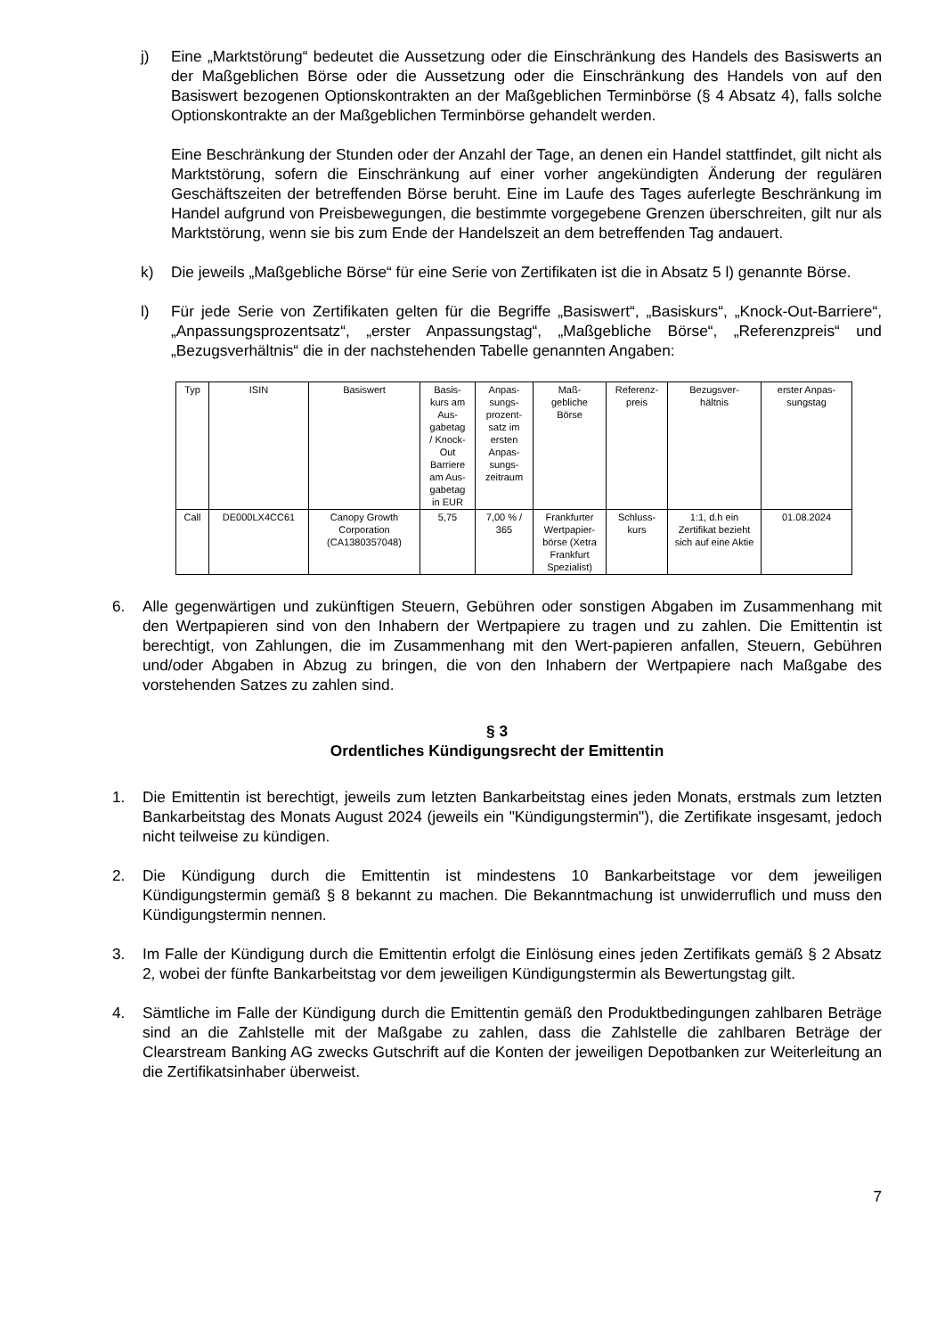j) Eine „Marktstörung“ bedeutet die Aussetzung oder die Einschränkung des Handels des Basiswerts an der Maßgeblichen Börse oder die Aussetzung oder die Einschränkung des Handels von auf den Basiswert bezogenen Optionskontrakten an der Maßgeblichen Terminbörse (§ 4 Absatz 4), falls solche Optionskontrakte an der Maßgeblichen Terminbörse gehandelt werden.
Eine Beschränkung der Stunden oder der Anzahl der Tage, an denen ein Handel stattfindet, gilt nicht als Marktstörung, sofern die Einschränkung auf einer vorher angekündigten Änderung der regulären Geschäftszeiten der betreffenden Börse beruht. Eine im Laufe des Tages auferlegte Beschränkung im Handel aufgrund von Preisbewegungen, die bestimmte vorgegebene Grenzen überschreiten, gilt nur als Marktstörung, wenn sie bis zum Ende der Handelszeit an dem betreffenden Tag andauert.
k) Die jeweils „Maßgebliche Börse“ für eine Serie von Zertifikaten ist die in Absatz 5 l) genannte Börse.
l) Für jede Serie von Zertifikaten gelten für die Begriffe „Basiswert“, „Basiskurs“, „Knock-Out-Barriere“, „Anpassungsprozentsatz“, „erster Anpassungstag“, „Maßgebliche Börse“, „Referenzpreis“ und „Bezugsverhältnis“ die in der nachstehenden Tabelle genannten Angaben:
| Typ | ISIN | Basiswert | Basis- kurs am Aus- gabetag / Knock- Out Barriere am Aus- gabetag in EUR | Anpas- sungs- prozent- satz im ersten Anpas- sungs- zeitraum | Maß- gebliche Börse | Referenz- preis | Bezugsver- hältnis | erster Anpas- sungstag |
| Call | DE000LX4CC61 | Canopy Growth Corporation (CA1380357048) | 5,75 | 7,00 % / 365 | Frankfurter Wertpapier-börse (Xetra Frankfurt Spezialist) | Schluss-kurs | 1:1, d.h ein Zertifikat bezieht sich auf eine Aktie | 01.08.2024 |
6. Alle gegenwärtigen und zukünftigen Steuern, Gebühren oder sonstigen Abgaben im Zusammenhang mit den Wertpapieren sind von den Inhabern der Wertpapiere zu tragen und zu zahlen. Die Emittentin ist berechtigt, von Zahlungen, die im Zusammenhang mit den Wert-papieren anfallen, Steuern, Gebühren und/oder Abgaben in Abzug zu bringen, die von den Inhabern der Wertpapiere nach Maßgabe des vorstehenden Satzes zu zahlen sind.
§ 3
Ordentliches Kündigungsrecht der Emittentin
1. Die Emittentin ist berechtigt, jeweils zum letzten Bankarbeitstag eines jeden Monats, erstmals zum letzten Bankarbeitstag des Monats August 2024 (jeweils ein "Kündigungstermin"), die Zertifikate insgesamt, jedoch nicht teilweise zu kündigen.
2. Die Kündigung durch die Emittentin ist mindestens 10 Bankarbeitstage vor dem jeweiligen Kündigungstermin gemäß § 8 bekannt zu machen. Die Bekanntmachung ist unwiderruflich und muss den Kündigungstermin nennen.
3. Im Falle der Kündigung durch die Emittentin erfolgt die Einlösung eines jeden Zertifikats gemäß § 2 Absatz 2, wobei der fünfte Bankarbeitstag vor dem jeweiligen Kündigungstermin als Bewertungstag gilt.
4. Sämtliche im Falle der Kündigung durch die Emittentin gemäß den Produktbedingungen zahlbaren Beträge sind an die Zahlstelle mit der Maßgabe zu zahlen, dass die Zahlstelle die zahlbaren Beträge der Clearstream Banking AG zwecks Gutschrift auf die Konten der jeweiligen Depotbanken zur Weiterleitung an die Zertifikatsinhaber überweist.
7